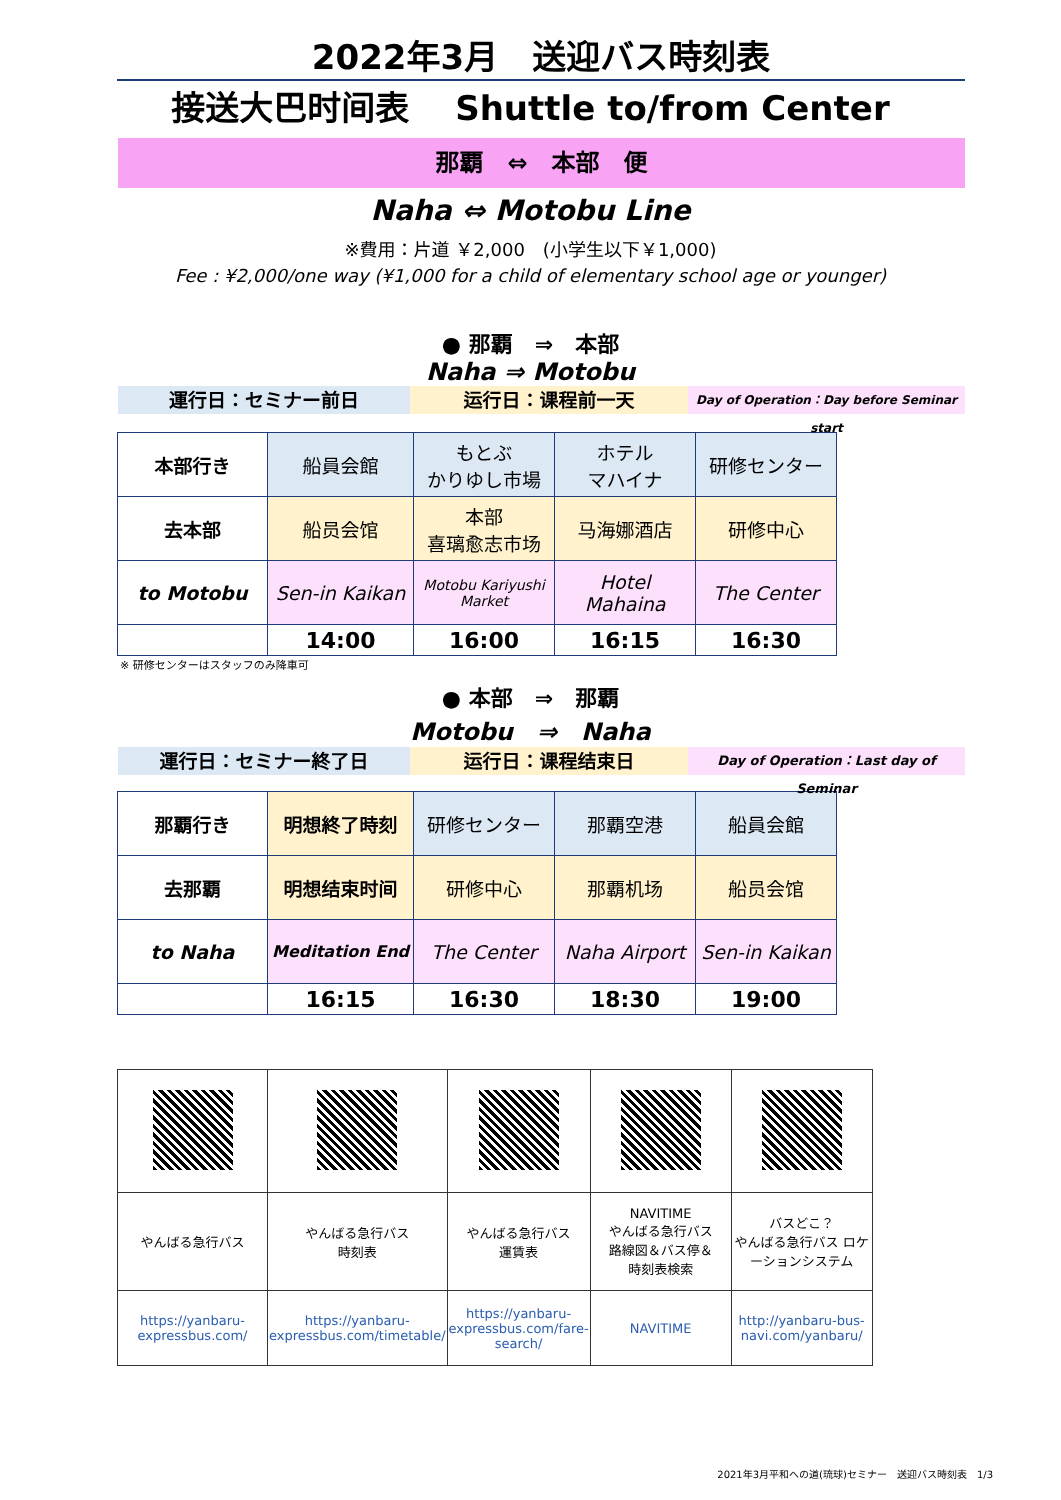2022年3月　送迎バス時刻表
接送大巴时间表　 Shuttle to/from Center
那覇　⇔　本部　便
Naha ⇔ Motobu Line
※費用：片道 ￥2,000　(小学生以下￥1,000)
Fee : ¥2,000/one way (¥1,000 for a child of elementary school age or younger)
● 那覇　⇒　本部
Naha ⇒ Motobu
運行日：セミナー前日 运行日：课程前一天
Day of Operation：Day before Seminar start
| 本部行き | 船員会館 | もとぶ かりゆし市場 | ホテル マハイナ | 研修センター |
| 去本部 | 船员会馆 | 本部 喜璃愈志市场 | 马海娜酒店 | 研修中心 |
| to Motobu | Sen-in Kaikan | Motobu Kariyushi Market | Hotel Mahaina | The Center |
| | 14:00 | 16:00 | 16:15 | 16:30 |
※ 研修センターはスタッフのみ降車可
● 本部　⇒　那覇
Motobu　⇒　Naha
運行日：セミナー終了日 运行日：课程结束日
Day of Operation：Last day of Seminar
| 那覇行き | 明想終了時刻 | 研修センター | 那覇空港 | 船員会館 |
| 去那覇 | 明想结束时间 | 研修中心 | 那覇机场 | 船员会馆 |
| to Naha | Meditation End | The Center | Naha Airport | Sen-in Kaikan |
| | 16:15 | 16:30 | 18:30 | 19:00 |
| やんばる急行バス | やんばる急行バス 時刻表 | やんばる急行バス 運賃表 | NAVITIME やんばる急行バス 路線図＆バス停＆ 時刻表検索 | バスどこ？ やんばる急行バス ロケーションシステム |
| https://yanbaru-expressbus.com/ | https://yanbaru-expressbus.com/timetable/ | https://yanbaru-expressbus.com/fare-search/ | NAVITIME | http://yanbaru-bus-navi.com/yanbaru/ |
2021年3月平和への道(琉球)セミナー　送迎バス時刻表　1/3